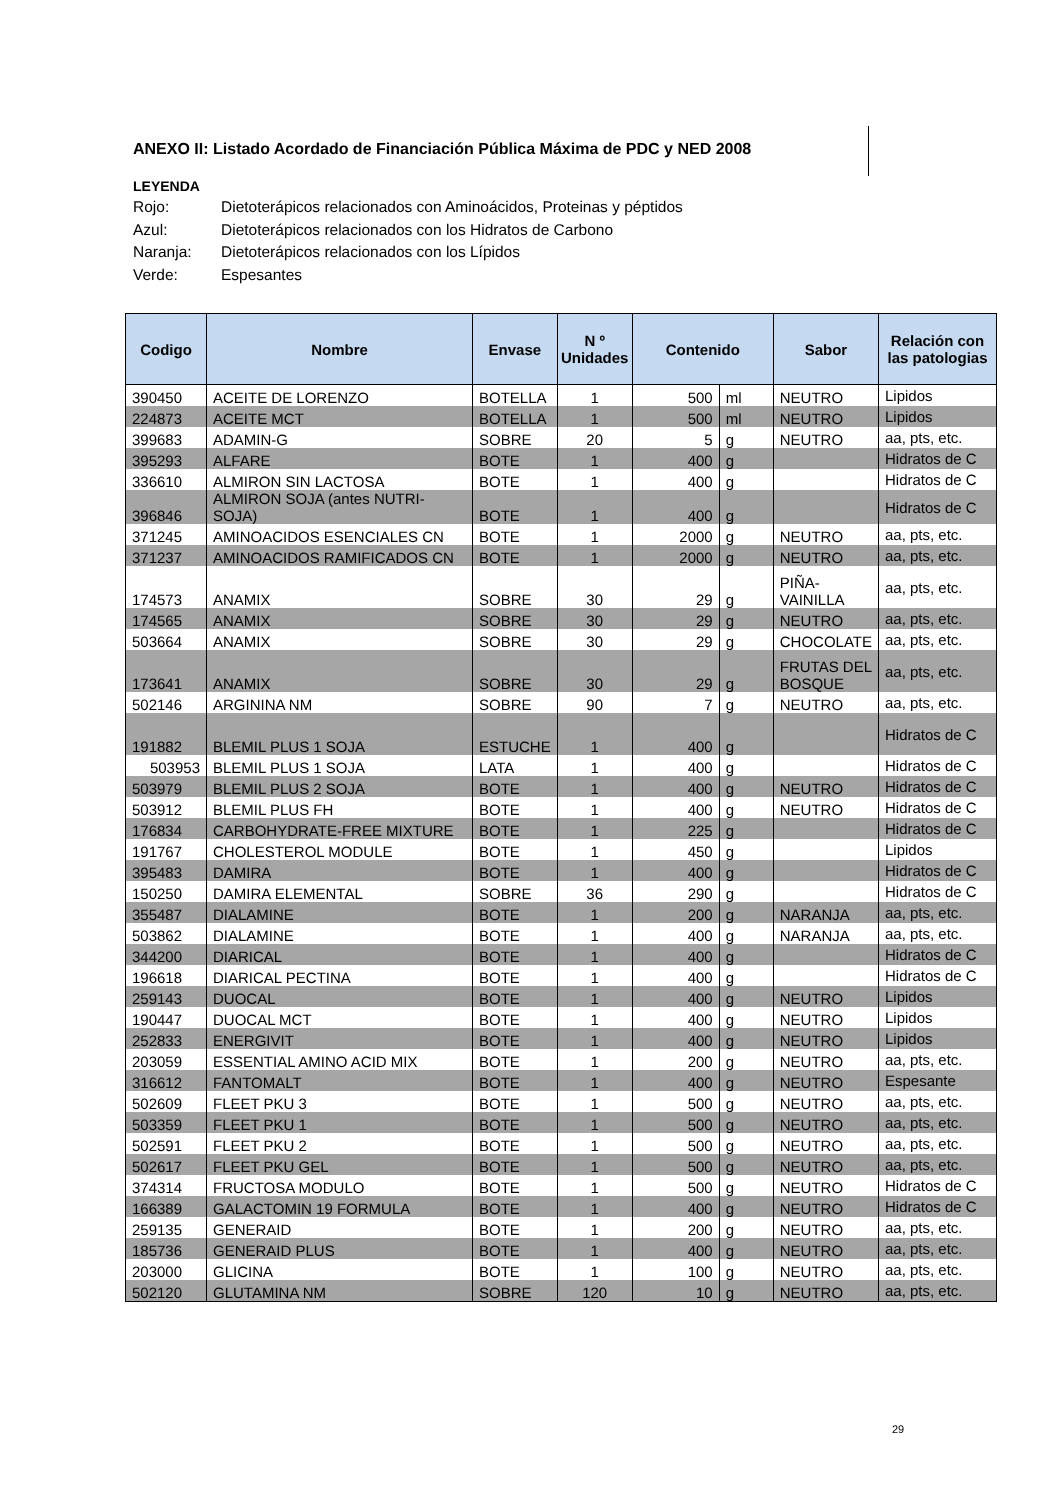ANEXO II: Listado Acordado de Financiación Pública Máxima de PDC y NED 2008
LEYENDA
Rojo: Dietoterápicos relacionados con Aminoácidos, Proteinas y péptidos
Azul: Dietoterápicos relacionados con los Hidratos de Carbono
Naranja: Dietoterápicos relacionados con los Lípidos
Verde: Espesantes
| Codigo | Nombre | Envase | N º Unidades | Contenido | | Sabor | Relación con las patologias |
| --- | --- | --- | --- | --- | --- | --- | --- |
| 390450 | ACEITE DE LORENZO | BOTELLA | 1 | 500 | ml | NEUTRO | Lipidos |
| 224873 | ACEITE MCT | BOTELLA | 1 | 500 | ml | NEUTRO | Lipidos |
| 399683 | ADAMIN-G | SOBRE | 20 | 5 | g | NEUTRO | aa, pts, etc. |
| 395293 | ALFARE | BOTE | 1 | 400 | g | | Hidratos de C |
| 336610 | ALMIRON SIN LACTOSA | BOTE | 1 | 400 | g | | Hidratos de C |
| 396846 | ALMIRON SOJA (antes NUTRI-SOJA) | BOTE | 1 | 400 | g | | Hidratos de C |
| 371245 | AMINOACIDOS ESENCIALES CN | BOTE | 1 | 2000 | g | NEUTRO | aa, pts, etc. |
| 371237 | AMINOACIDOS RAMIFICADOS CN | BOTE | 1 | 2000 | g | NEUTRO | aa, pts, etc. |
| 174573 | ANAMIX | SOBRE | 30 | 29 | g | PIÑA-VAINILLA | aa, pts, etc. |
| 174565 | ANAMIX | SOBRE | 30 | 29 | g | NEUTRO | aa, pts, etc. |
| 503664 | ANAMIX | SOBRE | 30 | 29 | g | CHOCOLATE | aa, pts, etc. |
| 173641 | ANAMIX | SOBRE | 30 | 29 | g | FRUTAS DEL BOSQUE | aa, pts, etc. |
| 502146 | ARGININA NM | SOBRE | 90 | 7 | g | NEUTRO | aa, pts, etc. |
| 191882 | BLEMIL PLUS 1 SOJA | ESTUCHE | 1 | 400 | g | | Hidratos de C |
| 503953 | BLEMIL PLUS 1 SOJA | LATA | 1 | 400 | g | | Hidratos de C |
| 503979 | BLEMIL PLUS 2 SOJA | BOTE | 1 | 400 | g | NEUTRO | Hidratos de C |
| 503912 | BLEMIL PLUS FH | BOTE | 1 | 400 | g | NEUTRO | Hidratos de C |
| 176834 | CARBOHYDRATE-FREE MIXTURE | BOTE | 1 | 225 | g | | Hidratos de C |
| 191767 | CHOLESTEROL MODULE | BOTE | 1 | 450 | g | | Lipidos |
| 395483 | DAMIRA | BOTE | 1 | 400 | g | | Hidratos de C |
| 150250 | DAMIRA ELEMENTAL | SOBRE | 36 | 290 | g | | Hidratos de C |
| 355487 | DIALAMINE | BOTE | 1 | 200 | g | NARANJA | aa, pts, etc. |
| 503862 | DIALAMINE | BOTE | 1 | 400 | g | NARANJA | aa, pts, etc. |
| 344200 | DIARICAL | BOTE | 1 | 400 | g | | Hidratos de C |
| 196618 | DIARICAL PECTINA | BOTE | 1 | 400 | g | | Hidratos de C |
| 259143 | DUOCAL | BOTE | 1 | 400 | g | NEUTRO | Lipidos |
| 190447 | DUOCAL MCT | BOTE | 1 | 400 | g | NEUTRO | Lipidos |
| 252833 | ENERGIVIT | BOTE | 1 | 400 | g | NEUTRO | Lipidos |
| 203059 | ESSENTIAL AMINO ACID MIX | BOTE | 1 | 200 | g | NEUTRO | aa, pts, etc. |
| 316612 | FANTOMALT | BOTE | 1 | 400 | g | NEUTRO | Espesante |
| 502609 | FLEET PKU 3 | BOTE | 1 | 500 | g | NEUTRO | aa, pts, etc. |
| 503359 | FLEET PKU 1 | BOTE | 1 | 500 | g | NEUTRO | aa, pts, etc. |
| 502591 | FLEET PKU 2 | BOTE | 1 | 500 | g | NEUTRO | aa, pts, etc. |
| 502617 | FLEET PKU GEL | BOTE | 1 | 500 | g | NEUTRO | aa, pts, etc. |
| 374314 | FRUCTOSA MODULO | BOTE | 1 | 500 | g | NEUTRO | Hidratos de C |
| 166389 | GALACTOMIN 19 FORMULA | BOTE | 1 | 400 | g | NEUTRO | Hidratos de C |
| 259135 | GENERAID | BOTE | 1 | 200 | g | NEUTRO | aa, pts, etc. |
| 185736 | GENERAID PLUS | BOTE | 1 | 400 | g | NEUTRO | aa, pts, etc. |
| 203000 | GLICINA | BOTE | 1 | 100 | g | NEUTRO | aa, pts, etc. |
| 502120 | GLUTAMINA NM | SOBRE | 120 | 10 | g | NEUTRO | aa, pts, etc. |
29